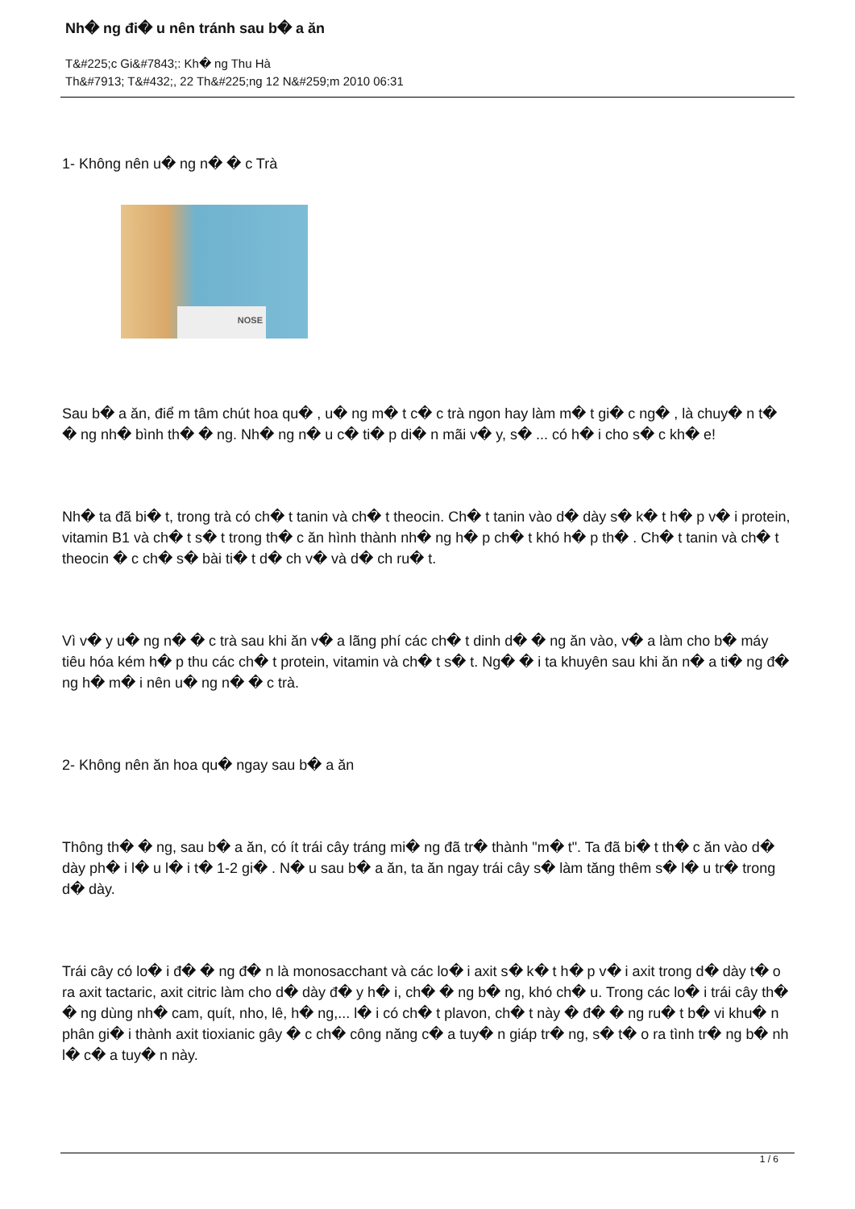Nh� ng đi� u nên tránh sau b� a ăn
T&#225;c Gi&#7843;: Kh� ng Thu Hà
Th&#7913; T&#432;, 22 Th&#225;ng 12 N&#259;m 2010 06:31
1- Không nên u� ng n� � c Trà
NOSE
Sau b� a ăn, điể m tâm chút hoa qu� , u� ng m� t c� c trà ngon hay làm m� t gi� c ng� , là chuy� n t� � ng nh� bình th� � ng. Nh� ng n� u c� ti� p di� n mãi v� y, s� ... có h� i cho s� c kh� e!
Nh� ta đã bi� t, trong trà có ch� t tanin và ch� t theocin. Ch� t tanin vào d� dày s� k� t h� p v� i protein, vitamin B1 và ch� t s� t trong th� c ăn hình thành nh� ng h� p ch� t khó h� p th� . Ch� t tanin và ch� t theocin � c ch� s� bài ti� t d� ch v� và d� ch ru� t.
Vì v� y u� ng n� � c trà sau khi ăn v� a lãng phí các ch� t dinh d� � ng ăn vào, v� a làm cho b� máy tiêu hóa kém h� p thu các ch� t protein, vitamin và ch� t s� t. Ng� � i ta khuyên sau khi ăn n� a ti� ng đ� ng h� m� i nên u� ng n� � c trà.
2- Không nên ăn hoa qu� ngay sau b� a ăn
Thông th� � ng, sau b� a ăn, có ít trái cây tráng mi� ng đã tr� thành "m� t". Ta đã bi� t th� c ăn vào d� dày ph� i l� u l� i t� 1-2 gi� . N� u sau b� a ăn, ta ăn ngay trái cây s� làm tăng thêm s� l� u tr� trong d� dày.
Trái cây có lo� i đ� � ng đ� n là monosacchant và các lo� i axit s� k� t h� p v� i axit trong d� dày t� o ra axit tactaric, axit citric làm cho d� dày đ� y h� i, ch� � ng b� ng, khó ch� u. Trong các lo� i trái cây th� � ng dùng nh� cam, quít, nho, lê, h� ng,... l� i có ch� t plavon, ch� t này � đ� � ng ru� t b� vi khu� n phân gi� i thành axit tioxianic gây � c ch� công năng c� a tuy� n giáp tr� ng, s� t� o ra tình tr� ng b� nh l� c� a tuy� n này.
1 / 6